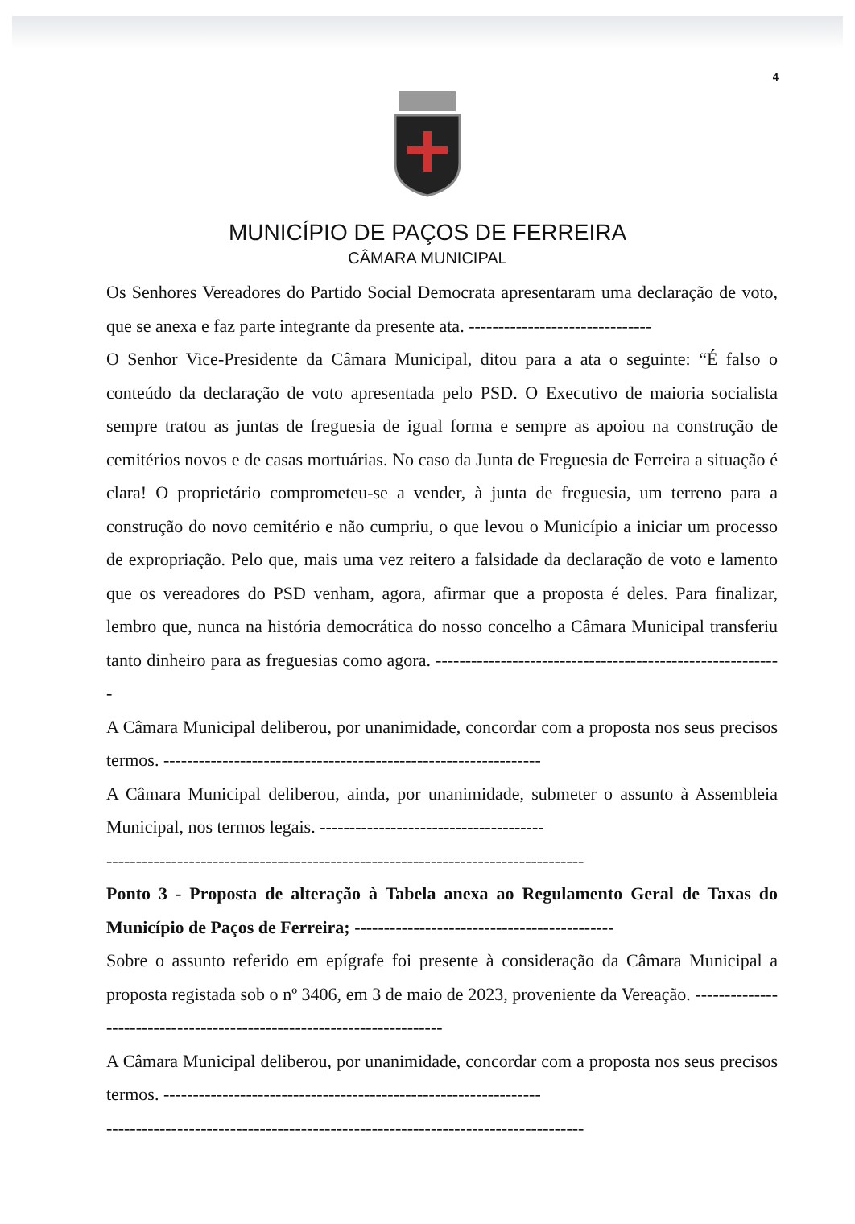4
MUNICÍPIO DE PAÇOS DE FERREIRA
CÂMARA MUNICIPAL
Os Senhores Vereadores do Partido Social Democrata apresentaram uma declaração de voto, que se anexa e faz parte integrante da presente ata. -------------------------------
O Senhor Vice-Presidente da Câmara Municipal, ditou para a ata o seguinte: “É falso o conteúdo da declaração de voto apresentada pelo PSD. O Executivo de maioria socialista sempre tratou as juntas de freguesia de igual forma e sempre as apoiou na construção de cemitérios novos e de casas mortuárias. No caso da Junta de Freguesia de Ferreira a situação é clara! O proprietário comprometeu-se a vender, à junta de freguesia, um terreno para a construção do novo cemitério e não cumpriu, o que levou o Município a iniciar um processo de expropriação. Pelo que, mais uma vez reitero a falsidade da declaração de voto e lamento que os vereadores do PSD venham, agora, afirmar que a proposta é deles. Para finalizar, lembro que, nunca na história democrática do nosso concelho a Câmara Municipal transferiu tanto dinheiro para as freguesias como agora. -----------------------------------------------------------
A Câmara Municipal deliberou, por unanimidade, concordar com a proposta nos seus precisos termos. ----------------------------------------------------------------
A Câmara Municipal deliberou, ainda, por unanimidade, submeter o assunto à Assembleia Municipal, nos termos legais. --------------------------------------
---------------------------------------------------------------------------------
Ponto 3 - Proposta de alteração à Tabela anexa ao Regulamento Geral de Taxas do Município de Paços de Ferreira; --------------------------------------------
Sobre o assunto referido em epígrafe foi presente à consideração da Câmara Municipal a proposta registada sob o nº 3406, em 3 de maio de 2023, proveniente da Vereação. -----------------------------------------------------------------------
A Câmara Municipal deliberou, por unanimidade, concordar com a proposta nos seus precisos termos. ----------------------------------------------------------------
---------------------------------------------------------------------------------